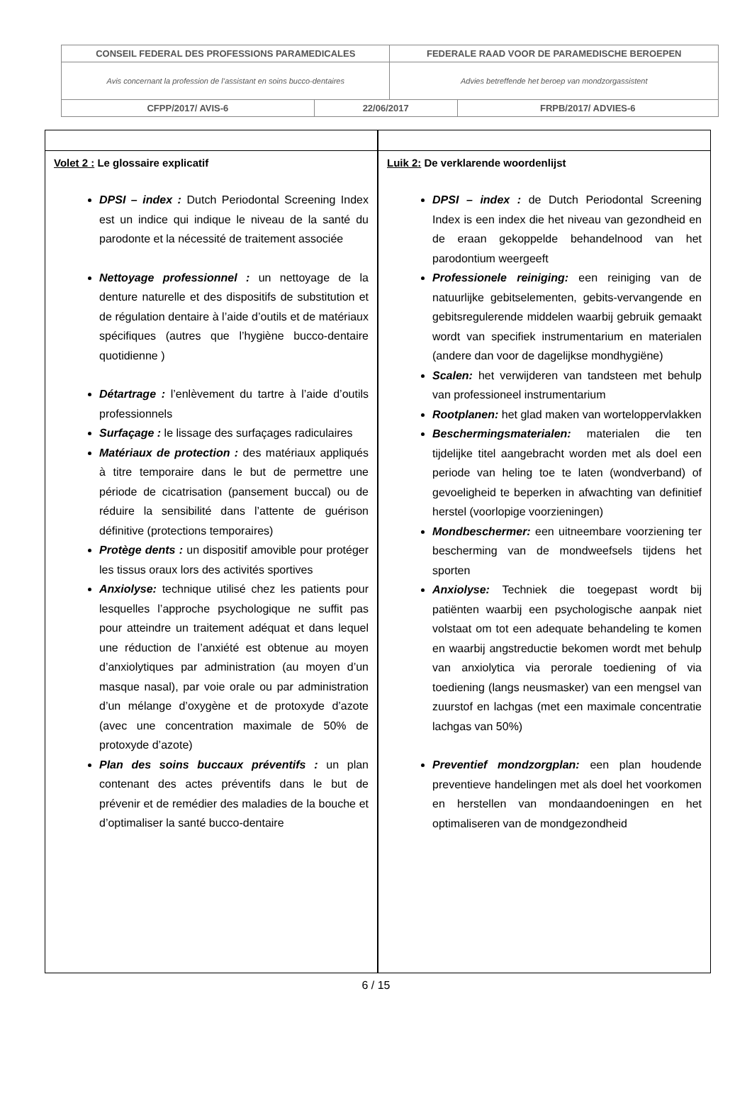| CONSEIL FEDERAL DES PROFESSIONS PARAMEDICALES | | FEDERALE RAAD VOOR DE PARAMEDISCHE BEROEPEN | |
| Avis concernant la profession de l’assistant en soins bucco-dentaires | | Advies betreffende het beroep van mondzorgassistent | |
| CFPP/2017/ AVIS-6 | 22/06/2017 | | FRPB/2017/ ADVIES-6 |
| Volet 2 : Le glossaire explicatif DPSI – index : Dutch Periodontal Screening Index est un indice qui indique le niveau de la santé du parodonte et la nécessité de traitement associée Nettoyage professionnel : un nettoyage de la denture naturelle et des dispositifs de substitution et de régulation dentaire à l’aide d’outils et de matériaux spécifiques (autres que l’hygiène bucco-dentaire quotidienne ) Détartrage : l’enlèvement du tartre à l’aide d’outils professionnels Surfaçage : le lissage des surfaçages radiculaires Matériaux de protection : des matériaux appliqués à titre temporaire dans le but de permettre une période de cicatrisation (pansement buccal) ou de réduire la sensibilité dans l’attente de guérison définitive (protections temporaires) Protège dents : un dispositif amovible pour protéger les tissus oraux lors des activités sportives Anxiolyse: technique utilisé chez les patients pour lesquelles l’approche psychologique ne suffit pas pour atteindre un traitement adéquat et dans lequel une réduction de l’anxiété est obtenue au moyen d’anxiolytiques par administration (au moyen d’un masque nasal), par voie orale ou par administration d’un mélange d’oxygène et de protoxyde d’azote (avec une concentration maximale de 50% de protoxyde d’azote) Plan des soins buccaux préventifs : un plan contenant des actes préventifs dans le but de prévenir et de remédier des maladies de la bouche et d’optimaliser la santé bucco-dentaire | | Luik 2: De verklarende woordenlijst DPSI – index : de Dutch Periodontal Screening Index is een index die het niveau van gezondheid en de eraan gekoppelde behandelnood van het parodontium weergeeft Professionele reiniging: een reiniging van de natuurlijke gebitselementen, gebits-vervangende en gebitsregulerende middelen waarbij gebruik gemaakt wordt van specifiek instrumentarium en materialen (andere dan voor de dagelijkse mondhygiëne) Scalen: het verwijderen van tandsteen met behulp van professioneel instrumentarium Rootplanen: het glad maken van worteloppervlakken Beschermingsmaterialen: materialen die ten tijdelijke titel aangebracht worden met als doel een periode van heling toe te laten (wondverband) of gevoeligheid te beperken in afwachting van definitief herstel (voorlopige voorzieningen) Mondbeschermer: een uitneembare voorziening ter bescherming van de mondweefsels tijdens het sporten Anxiolyse: Techniek die toegepast wordt bij patiënten waarbij een psychologische aanpak niet volstaat om tot een adequate behandeling te komen en waarbij angstreductie bekomen wordt met behulp van anxiolytica via perorale toediening of via toediening (langs neusmasker) van een mengsel van zuurstof en lachgas (met een maximale concentratie lachgas van 50%) Preventief mondzorgplan: een plan houdende preventieve handelingen met als doel het voorkomen en herstellen van mondaandoeningen en het optimaliseren van de mondgezondheid |
6 / 15